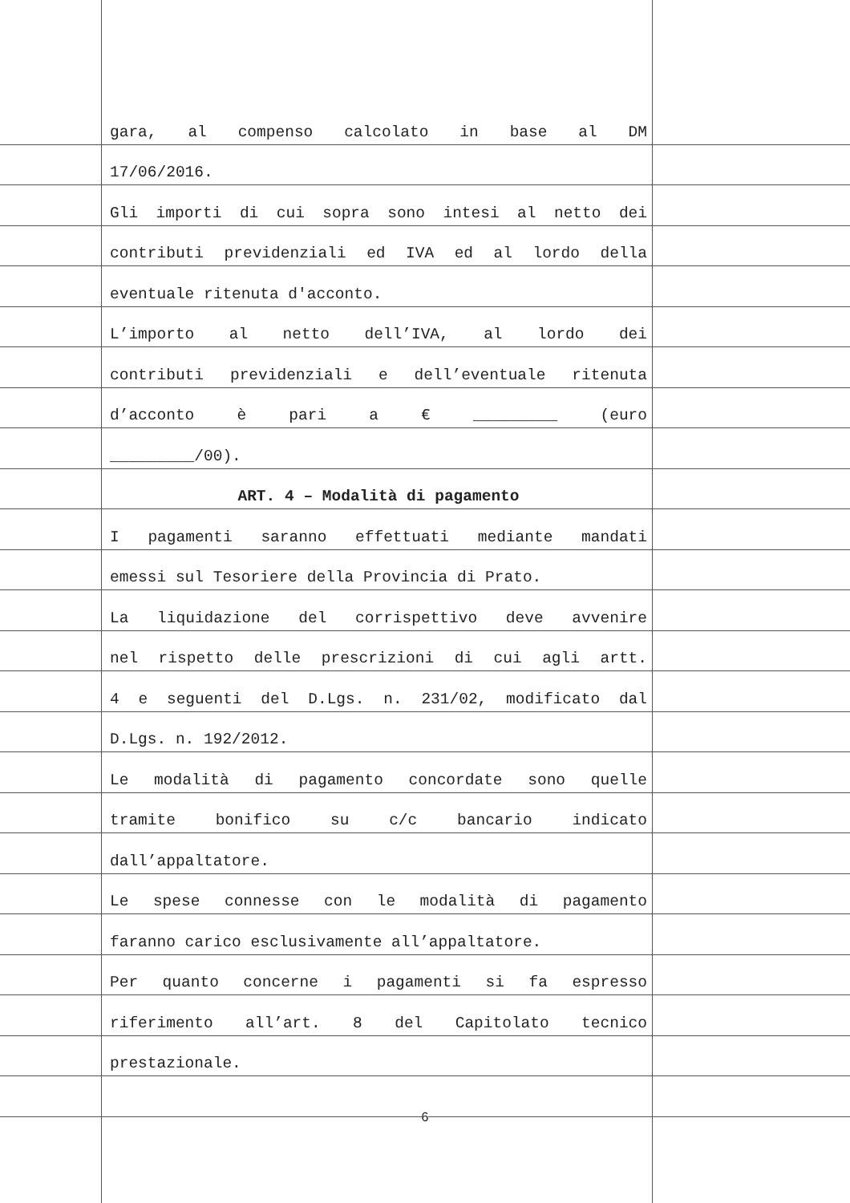gara, al compenso calcolato in base al DM
17/06/2016.
Gli importi di cui sopra sono intesi al netto dei
contributi previdenziali ed IVA ed al lordo della
eventuale ritenuta d'acconto.
L’importo al netto dell’IVA, al lordo dei
contributi previdenziali e dell’eventuale ritenuta
d’acconto è pari a € _________ (euro
_________/00).
ART. 4 – Modalità di pagamento
I pagamenti saranno effettuati mediante mandati
emessi sul Tesoriere della Provincia di Prato.
La liquidazione del corrispettivo deve avvenire
nel rispetto delle prescrizioni di cui agli artt.
4 e seguenti del D.Lgs. n. 231/02, modificato dal
D.Lgs. n. 192/2012.
Le modalità di pagamento concordate sono quelle
tramite bonifico su c/c bancario indicato
dall’appaltatore.
Le spese connesse con le modalità di pagamento
faranno carico esclusivamente all’appaltatore.
Per quanto concerne i pagamenti si fa espresso
riferimento all’art. 8 del Capitolato tecnico
prestazionale.
6